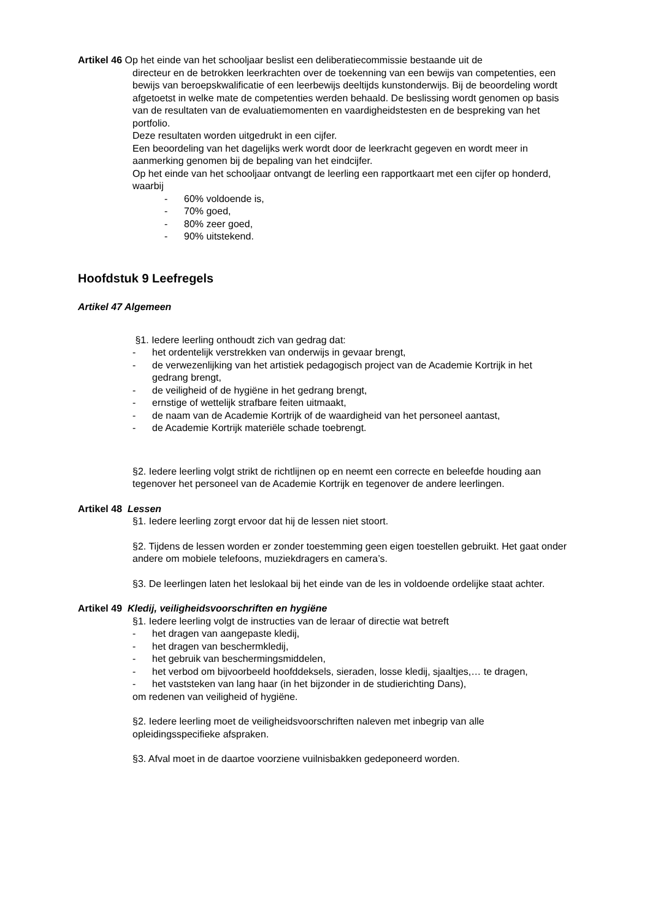Artikel 46 Op het einde van het schooljaar beslist een deliberatiecommissie bestaande uit de
directeur en de betrokken leerkrachten over de toekenning van een bewijs van competenties, een bewijs van beroepskwalificatie of een leerbewijs deeltijds kunstonderwijs. Bij de beoordeling wordt afgetoetst in welke mate de competenties werden behaald. De beslissing wordt genomen op basis van de resultaten van de evaluatiemomenten en vaardigheidstesten en de bespreking van het portfolio.
Deze resultaten worden uitgedrukt in een cijfer.
Een beoordeling van het dagelijks werk wordt door de leerkracht gegeven en wordt meer in aanmerking genomen bij de bepaling van het eindcijfer.
Op het einde van het schooljaar ontvangt de leerling een rapportkaart met een cijfer op honderd, waarbij
- 60% voldoende is,
- 70% goed,
- 80% zeer goed,
- 90% uitstekend.
Hoofdstuk 9 Leefregels
Artikel 47 Algemeen
§1. Iedere leerling onthoudt zich van gedrag dat:
- het ordentelijk verstrekken van onderwijs in gevaar brengt,
- de verwezenlijking van het artistiek pedagogisch project van de Academie Kortrijk in het gedrang brengt,
- de veiligheid of de hygiëne in het gedrang brengt,
- ernstige of wettelijk strafbare feiten uitmaakt,
- de naam van de Academie Kortrijk of de waardigheid van het personeel aantast,
- de Academie Kortrijk materiële schade toebrengt.
§2. Iedere leerling volgt strikt de richtlijnen op en neemt een correcte en beleefde houding aan tegenover het personeel van de Academie Kortrijk en tegenover de andere leerlingen.
Artikel 48 Lessen
§1. Iedere leerling zorgt ervoor dat hij de lessen niet stoort.
§2. Tijdens de lessen worden er zonder toestemming geen eigen toestellen gebruikt. Het gaat onder andere om mobiele telefoons, muziekdragers en camera’s.
§3. De leerlingen laten het leslokaal bij het einde van de les in voldoende ordelijke staat achter.
Artikel 49 Kledij, veiligheidsvoorschriften en hygiëne
§1. Iedere leerling volgt de instructies van de leraar of directie wat betreft
- het dragen van aangepaste kledij,
- het dragen van beschermkledij,
- het gebruik van beschermingsmiddelen,
- het verbod om bijvoorbeeld hoofddeksels, sieraden, losse kledij, sjaaltjes,… te dragen,
- het vaststeken van lang haar (in het bijzonder in de studierichting Dans),
om redenen van veiligheid of hygiëne.
§2. Iedere leerling moet de veiligheidsvoorschriften naleven met inbegrip van alle opleidingsspecifieke afspraken.
§3. Afval moet in de daartoe voorziene vuilnisbakken gedeponeerd worden.